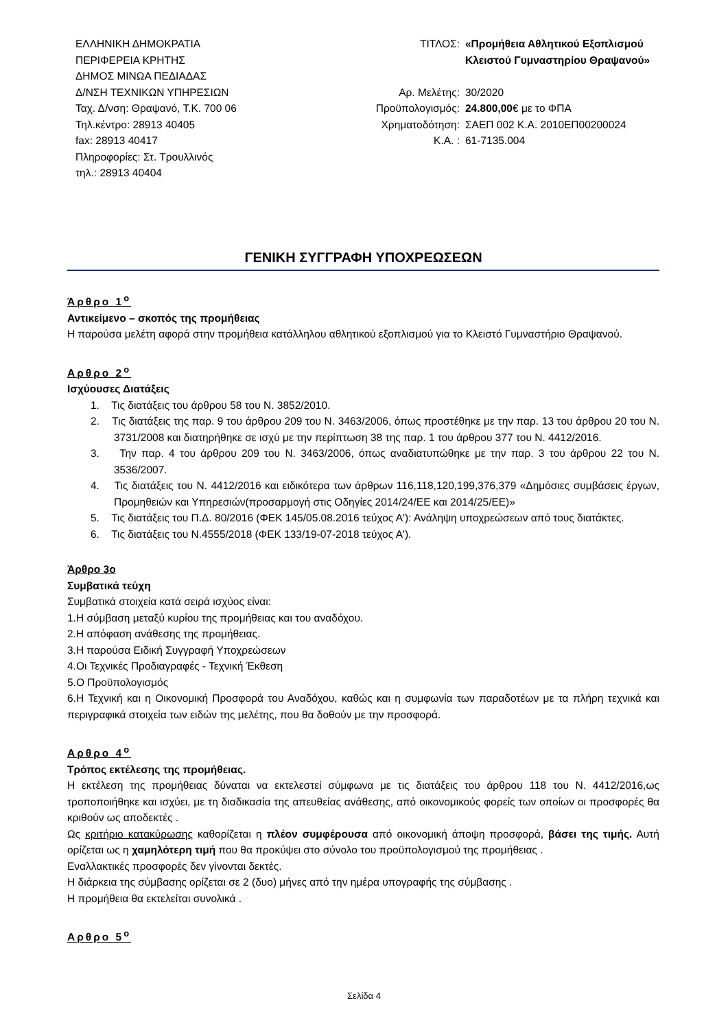ΕΛΛΗΝΙΚΗ ΔΗΜΟΚΡΑΤΙΑ
ΠΕΡΙΦΕΡΕΙΑ ΚΡΗΤΗΣ
ΔΗΜΟΣ ΜΙΝΩΑ ΠΕΔΙΑΔΑΣ
Δ/ΝΣΗ ΤΕΧΝΙΚΩΝ ΥΠΗΡΕΣΙΩΝ
Ταχ. Δ/νση: Θραψανό, Τ.Κ. 700 06
Τηλ.κέντρο: 28913 40405
fax: 28913 40417
Πληροφορίες: Στ. Τρουλλινός
τηλ.: 28913 40404
| ΤΙΤΛΟΣ: | «Προμήθεια Αθλητικού Εξοπλισμού Κλειστού Γυμναστηρίου Θραψανού» |
| Αρ. Μελέτης: | 30/2020 |
| Προϋπολογισμός: | 24.800,00 € με το ΦΠΑ |
| Χρηματοδότηση: | ΣΑΕΠ 002 Κ.Α. 2010ΕΠ00200024 |
| Κ.Α. : | 61-7135.004 |
ΓΕΝΙΚΗ ΣΥΓΓΡΑΦΗ ΥΠΟΧΡΕΩΣΕΩΝ
Άρθρο 1<sup>ο</sup>
Αντικείμενο – σκοπός της προμήθειας
Η παρούσα μελέτη αφορά στην προμήθεια κατάλληλου αθλητικού εξοπλισμού για το Κλειστό Γυμναστήριο Θραψανού.
Αρθρο 2<sup>ο</sup>
Ισχύουσες Διατάξεις
1. Τις διατάξεις του άρθρου 58 του Ν. 3852/2010.
2. Τις διατάξεις της παρ. 9 του άρθρου 209 του Ν. 3463/2006, όπως προστέθηκε με την παρ. 13 του άρθρου 20 του Ν. 3731/2008 και διατηρήθηκε σε ισχύ με την περίπτωση 38 της παρ. 1 του άρθρου 377 του Ν. 4412/2016.
3. Την παρ. 4 του άρθρου 209 του Ν. 3463/2006, όπως αναδιατυπώθηκε με την παρ. 3 του άρθρου 22 του Ν. 3536/2007.
4. Τις διατάξεις του Ν. 4412/2016 και ειδικότερα των άρθρων 116,118,120,199,376,379 «Δημόσιες συμβάσεις έργων, Προμηθειών και Υπηρεσιών(προσαρμογή στις Οδηγίες 2014/24/ΕΕ και 2014/25/ΕΕ)»
5. Τις διατάξεις του Π.Δ. 80/2016 (ΦΕΚ 145/05.08.2016 τεύχος Α'): Ανάληψη υποχρεώσεων από τους διατάκτες.
6. Τις διατάξεις του Ν.4555/2018 (ΦΕΚ 133/19-07-2018 τεύχος Α').
Άρθρο 3ο
Συμβατικά τεύχη
Συμβατικά στοιχεία κατά σειρά ισχύος είναι:
1.Η σύμβαση μεταξύ κυρίου της προμήθειας και του αναδόχου.
2.Η απόφαση ανάθεσης της προμήθειας.
3.Η παρούσα Ειδική Συγγραφή Υποχρεώσεων
4.Οι Τεχνικές Προδιαγραφές - Τεχνική Έκθεση
5.Ο Προϋπολογισμός
6.Η Τεχνική και η Οικονομική Προσφορά του Αναδόχου, καθώς και η συμφωνία των παραδοτέων με τα πλήρη τεχνικά και περιγραφικά στοιχεία των ειδών της μελέτης, που θα δοθούν με την προσφορά.
Αρθρο 4<sup>ο</sup>
Τρόπος εκτέλεσης της προμήθειας.
Η εκτέλεση της προμήθειας δύναται να εκτελεστεί σύμφωνα με τις διατάξεις του άρθρου 118 του Ν. 4412/2016,ως τροποποιήθηκε και ισχύει, με τη διαδικασία της απευθείας ανάθεσης, από οικονομικούς φορείς των οποίων οι προσφορές θα κριθούν ως αποδεκτές .
Ως κριτήριο κατακύρωσης καθορίζεται η πλέον συμφέρουσα από οικονομική άποψη προσφορά, βάσει της τιμής. Αυτή ορίζεται ως η χαμηλότερη τιμή που θα προκύψει στο σύνολο του προϋπολογισμού της προμήθειας .
Εναλλακτικές προσφορές δεν γίνονται δεκτές.
Η διάρκεια της σύμβασης ορίζεται σε 2 (δυο) μήνες από την ημέρα υπογραφής της σύμβασης .
Η προμήθεια θα εκτελείται συνολικά .
Αρθρο 5<sup>ο</sup>
Σελίδα 4